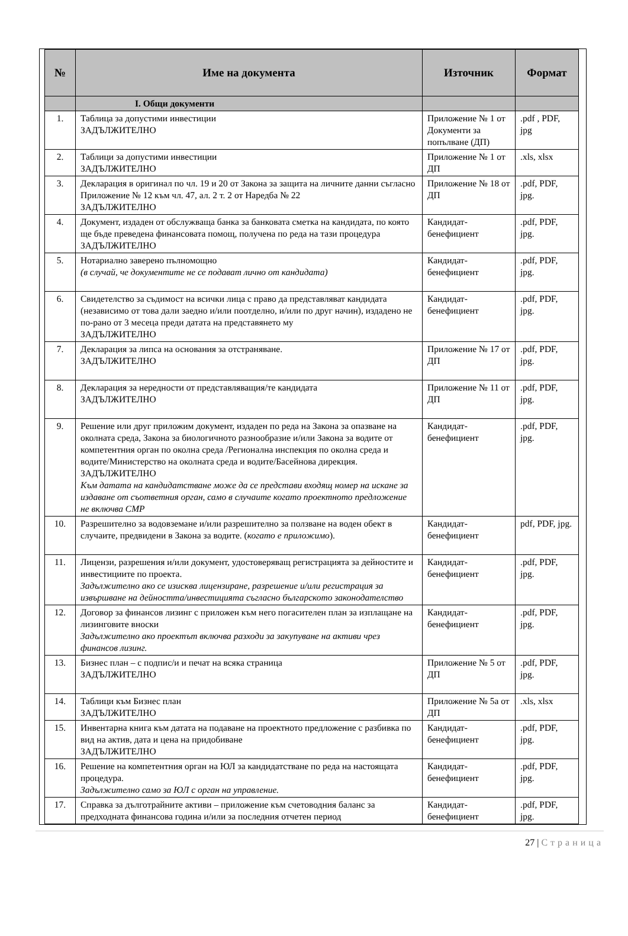| № | Име на документа | Източник | Формат |
| --- | --- | --- | --- |
| | I. Общи документи | | |
| 1. | Таблица за допустими инвестиции ЗАДЪЛЖИТЕЛНО | Приложение № 1 от Документи за попълване (ДП) | .pdf , PDF, jpg |
| 2. | Таблици за допустими инвестиции ЗАДЪЛЖИТЕЛНО | Приложение № 1 от ДП | .xls, xlsx |
| 3. | Декларация в оригинал по чл. 19 и 20 от Закона за защита на личните данни съгласно Приложение № 12 към чл. 47, ал. 2 т. 2 от Наредба № 22 ЗАДЪЛЖИТЕЛНО | Приложение № 18 от ДП | .pdf, PDF, jpg. |
| 4. | Документ, издаден от обслужваща банка за банковата сметка на кандидата, по която ще бъде преведена финансовата помощ, получена по реда на тази процедура ЗАДЪЛЖИТЕЛНО | Кандидат-бенефициент | .pdf, PDF, jpg. |
| 5. | Нотариално заверено пълномощно (в случай, че документите не се подават лично от кандидата) | Кандидат-бенефициент | .pdf, PDF, jpg. |
| 6. | Свидетелство за съдимост на всички лица с право да представляват кандидата (независимо от това дали заедно и/или поотделно, и/или по друг начин), издадено не по-рано от 3 месеца преди датата на представянето му ЗАДЪЛЖИТЕЛНО | Кандидат-бенефициент | .pdf, PDF, jpg. |
| 7. | Декларация за липса на основания за отстраняване. ЗАДЪЛЖИТЕЛНО | Приложение № 17 от ДП | .pdf, PDF, jpg. |
| 8. | Декларация за нередности от представляващия/те кандидата ЗАДЪЛЖИТЕЛНО | Приложение № 11 от ДП | .pdf, PDF, jpg. |
| 9. | Решение или друг приложим документ, издаден по реда на Закона за опазване на околната среда, Закона за биологичното разнообразие и/или Закона за водите от компетентния орган по околна среда /Регионална инспекция по околна среда и водите/Министерство на околната среда и водите/Басейнова дирекция. ЗАДЪЛЖИТЕЛНО Към датата на кандидатстване може да се представи входящ номер на искане за издаване от съответния орган, само в случаите когато проектното предложение не включва СМР | Кандидат-бенефициент | .pdf, PDF, jpg. |
| 10. | Разрешително за водовземане и/или разрешително за ползване на воден обект в случаите, предвидени в Закона за водите. ( когато е приложимо ). | Кандидат-бенефициент | pdf, PDF, jpg. |
| 11. | Лицензи, разрешения и/или документ, удостоверяващ регистрацията за дейностите и инвестициите по проекта. Задължително ако се изисква лицензиране, разрешение и/или регистрация за извършване на дейността/инвестицията съгласно българското законодателство | Кандидат-бенефициент | .pdf, PDF, jpg. |
| 12. | Договор за финансов лизинг с приложен към него погасителен план за изплащане на лизинговите вноски Задължително ако проектът включва разходи за закупуване на активи чрез финансов лизинг. | Кандидат-бенефициент | .pdf, PDF, jpg. |
| 13. | Бизнес план – с подпис/и и печат на всяка страница ЗАДЪЛЖИТЕЛНО | Приложение № 5 от ДП | .pdf, PDF, jpg. |
| 14. | Таблици към Бизнес план ЗАДЪЛЖИТЕЛНО | Приложение № 5а от ДП | .xls, xlsx |
| 15. | Инвентарна книга към датата на подаване на проектното предложение с разбивка по вид на актив, дата и цена на придобиване ЗАДЪЛЖИТЕЛНО | Кандидат-бенефициент | .pdf, PDF, jpg. |
| 16. | Решение на компетентния орган на ЮЛ за кандидатстване по реда на настоящата процедура. Задължително само за ЮЛ с орган на управление. | Кандидат-бенефициент | .pdf, PDF, jpg. |
| 17. | Справка за дълготрайните активи – приложение към счетоводния баланс за предходната финансова година и/или за последния отчетен период | Кандидат-бенефициент | .pdf, PDF, jpg. |
27 | Страница